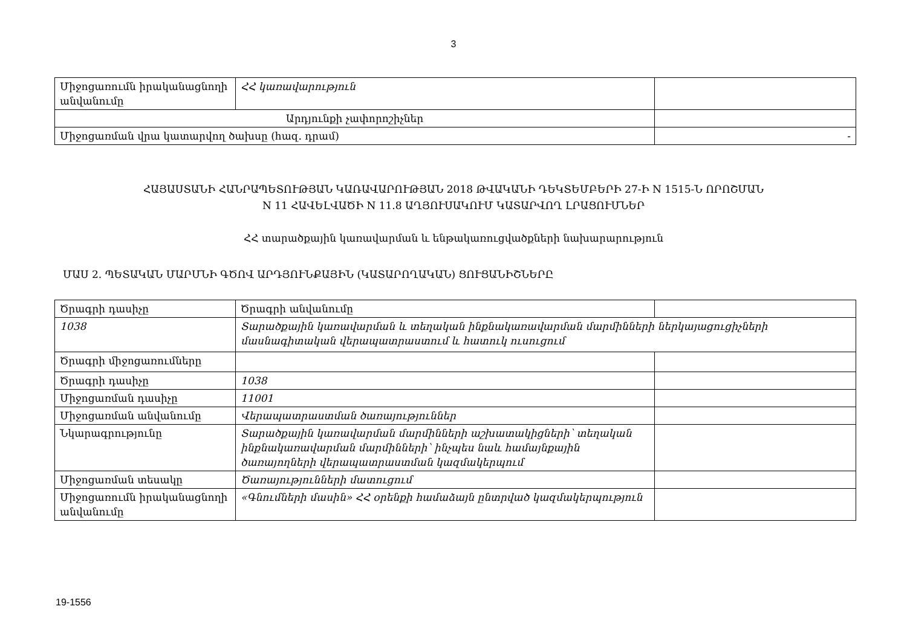3
| Միջոցառումն իրականացնողի անվանումը | ՀՀ կառավարություն | |
| Արդյունքի չափորոշիչներ | | |
| Միջոցառման վրա կատարվող ծախսը (հազ. դրամ) | | - |
ՀԱՅԱՍՏԱՆԻ ՀԱՆՐԱՊԵՏՈՒԹՅԱՆ ԿԱՌԱՎԱՐՈՒԹՅԱՆ 2018 ԹՎԱԿԱՆԻ ԴԵԿՏԵՄԲԵՐԻ 27-Ի N 1515-Ն ՈՐՈՇՄԱՆ
N 11 ՀԱՎԵԼՎԱԾԻ N 11.8 ԱՂՅՈՒՍԱԿՈՒՄ ԿԱՏԱՐՎՈՂ ԼՐԱՑՈՒՄՆԵՐ
ՀՀ տարածքային կառավարման և ենթակառուցվածքների նախարարություն
ՄԱՍ 2. ՊԵՏԱԿԱՆ ՄԱՐՄՆԻ ԳԾՈՎ ԱՐԴՅՈՒՆՔԱՅԻՆ (ԿԱՏԱՐՈՂԱԿԱՆ) ՑՈՒՑԱՆԻՇՆԵՐԸ
| Ծրագրի դասիչը | Ծրագրի անվանումը | |
| 1038 | Տարածքային կառավարման և տեղական ինքնակառավարման մարմինների ներկայացուցիչների մասնագիտական վերապատրաստում և հատուկ ուսուցում | |
| Ծրագրի միջոցառումները | | |
| Ծրագրի դասիչը | 1038 | |
| Միջոցառման դասիչը | 11001 | |
| Միջոցառման անվանումը | Վերապատրաստման ծառայություններ | |
| Նկարագրությունը | Տարածքային կառավարման մարմինների աշխատակիցների՝ տեղական ինքնակառավարման մարմինների՝ ինչպես նաև համայնքային ծառայողների վերապատրաստման կազմակերպում | |
| Միջոցառման տեսակը | Ծառայությունների մատուցում | |
| Միջոցառումն իրականացնողի անվանումը | «Գնումների մասին» ՀՀ օրենքի համաձայն ընտրված կազմակերպություն | |
19-1556